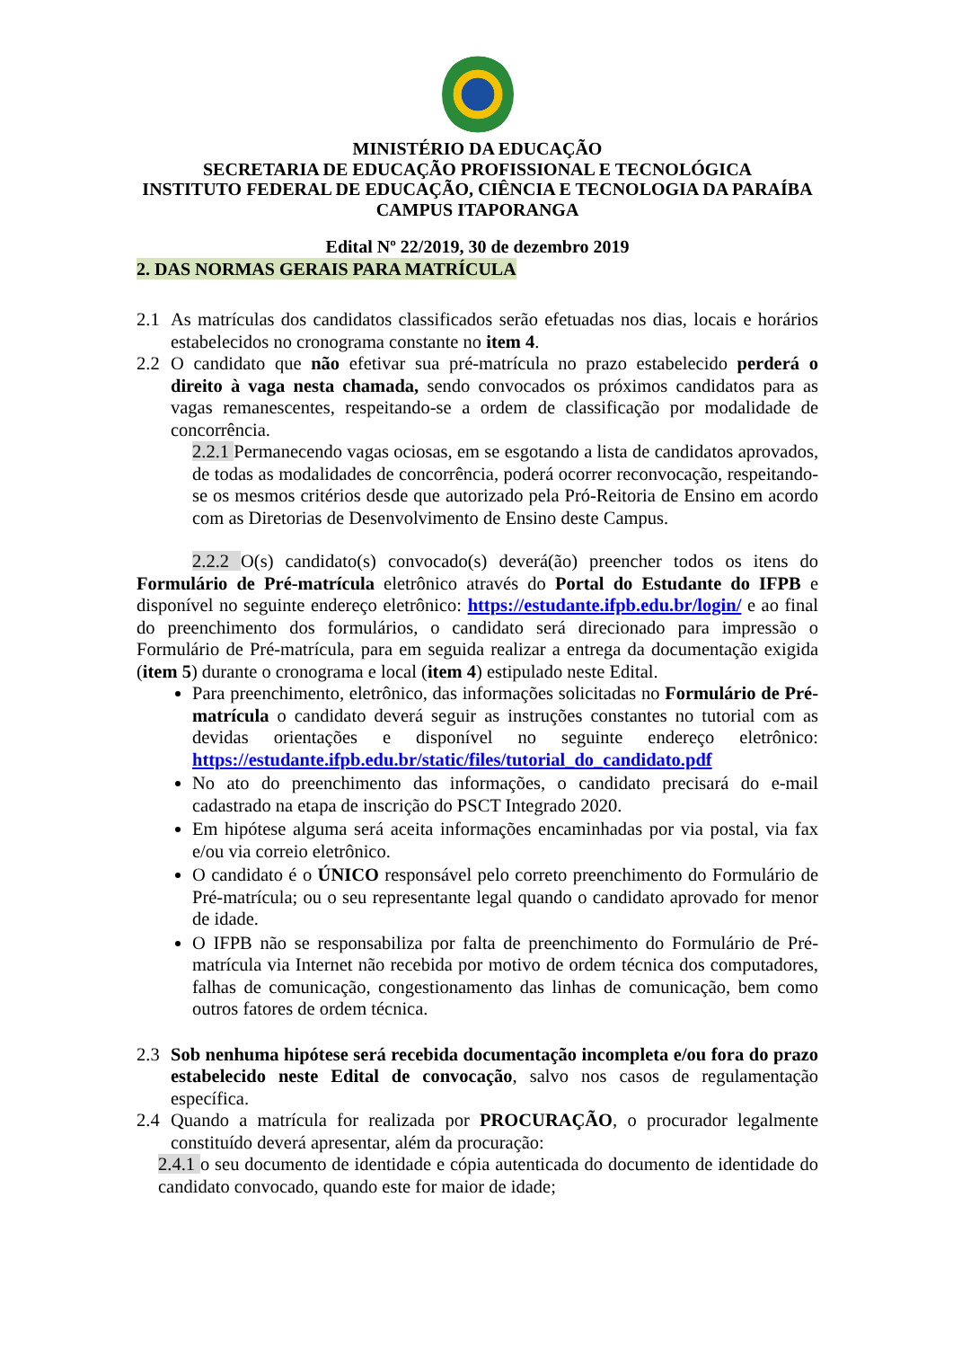MINISTÉRIO DA EDUCAÇÃO
SECRETARIA DE EDUCAÇÃO PROFISSIONAL E TECNOLÓGICA
INSTITUTO FEDERAL DE EDUCAÇÃO, CIÊNCIA E TECNOLOGIA DA PARAÍBA
CAMPUS ITAPORANGA
Edital Nº 22/2019, 30 de dezembro 2019
2. DAS NORMAS GERAIS PARA MATRÍCULA
2.1 As matrículas dos candidatos classificados serão efetuadas nos dias, locais e horários estabelecidos no cronograma constante no item 4.
2.2 O candidato que não efetivar sua pré-matrícula no prazo estabelecido perderá o direito à vaga nesta chamada, sendo convocados os próximos candidatos para as vagas remanescentes, respeitando-se a ordem de classificação por modalidade de concorrência.
2.2.1 Permanecendo vagas ociosas, em se esgotando a lista de candidatos aprovados, de todas as modalidades de concorrência, poderá ocorrer reconvocação, respeitando-se os mesmos critérios desde que autorizado pela Pró-Reitoria de Ensino em acordo com as Diretorias de Desenvolvimento de Ensino deste Campus.
2.2.2 O(s) candidato(s) convocado(s) deverá(ão) preencher todos os itens do Formulário de Pré-matrícula eletrônico através do Portal do Estudante do IFPB e disponível no seguinte endereço eletrônico: https://estudante.ifpb.edu.br/login/ e ao final do preenchimento dos formulários, o candidato será direcionado para impressão o Formulário de Pré-matrícula, para em seguida realizar a entrega da documentação exigida (item 5) durante o cronograma e local (item 4) estipulado neste Edital.
Para preenchimento, eletrônico, das informações solicitadas no Formulário de Pré-matrícula o candidato deverá seguir as instruções constantes no tutorial com as devidas orientações e disponível no seguinte endereço eletrônico: https://estudante.ifpb.edu.br/static/files/tutorial_do_candidato.pdf
No ato do preenchimento das informações, o candidato precisará do e-mail cadastrado na etapa de inscrição do PSCT Integrado 2020.
Em hipótese alguma será aceita informações encaminhadas por via postal, via fax e/ou via correio eletrônico.
O candidato é o ÚNICO responsável pelo correto preenchimento do Formulário de Pré-matrícula; ou o seu representante legal quando o candidato aprovado for menor de idade.
O IFPB não se responsabiliza por falta de preenchimento do Formulário de Pré-matrícula via Internet não recebida por motivo de ordem técnica dos computadores, falhas de comunicação, congestionamento das linhas de comunicação, bem como outros fatores de ordem técnica.
2.3 Sob nenhuma hipótese será recebida documentação incompleta e/ou fora do prazo estabelecido neste Edital de convocação, salvo nos casos de regulamentação específica.
2.4 Quando a matrícula for realizada por PROCURAÇÃO, o procurador legalmente constituído deverá apresentar, além da procuração:
2.4.1 o seu documento de identidade e cópia autenticada do documento de identidade do candidato convocado, quando este for maior de idade;